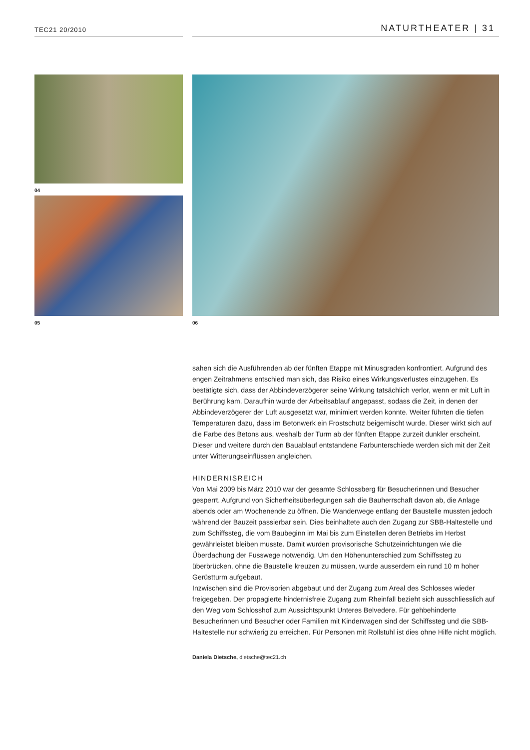TEC21 20/2010 NATURTHEATER | 31
04
05 06
sahen sich die Ausführenden ab der fünften Etappe mit Minusgraden konfrontiert. Aufgrund des engen Zeitrahmens entschied man sich, das Risiko eines Wirkungsverlustes einzugehen. Es bestätigte sich, dass der Abbindeverzögerer seine Wirkung tatsächlich verlor, wenn er mit Luft in Berührung kam. Daraufhin wurde der Arbeitsablauf angepasst, sodass die Zeit, in denen der Abbindeverzögerer der Luft ausgesetzt war, minimiert werden konnte. Weiter führten die tiefen Temperaturen dazu, dass im Betonwerk ein Frostschutz beigemischt wurde. Dieser wirkt sich auf die Farbe des Betons aus, weshalb der Turm ab der fünften Etappe zurzeit dunkler erscheint. Dieser und weitere durch den Bauablauf entstandene Farbunterschiede werden sich mit der Zeit unter Witterungseinflüssen angleichen.
HINDERNISREICH
Von Mai 2009 bis März 2010 war der gesamte Schlossberg für Besucherinnen und Besucher gesperrt. Aufgrund von Sicherheitsüberlegungen sah die Bauherrschaft davon ab, die Anlage abends oder am Wochenende zu öffnen. Die Wanderwege entlang der Baustelle mussten jedoch während der Bauzeit passierbar sein. Dies beinhaltete auch den Zugang zur SBB-Haltestelle und zum Schiffssteg, die vom Baubeginn im Mai bis zum Einstellen deren Betriebs im Herbst gewährleistet bleiben musste. Damit wurden provisorische Schutzeinrichtungen wie die Überdachung der Fusswege notwendig. Um den Höhenunterschied zum Schiffssteg zu überbrücken, ohne die Baustelle kreuzen zu müssen, wurde ausserdem ein rund 10 m hoher Gerüstturm aufgebaut.
Inzwischen sind die Provisorien abgebaut und der Zugang zum Areal des Schlosses wieder freigegeben. Der propagierte hindernisfreie Zugang zum Rheinfall bezieht sich ausschliesslich auf den Weg vom Schlosshof zum Aussichtspunkt Unteres Belvedere. Für gehbehinderte Besucherinnen und Besucher oder Familien mit Kinderwagen sind der Schiffssteg und die SBB-Haltestelle nur schwierig zu erreichen. Für Personen mit Rollstuhl ist dies ohne Hilfe nicht möglich.
Daniela Dietsche, dietsche@tec21.ch